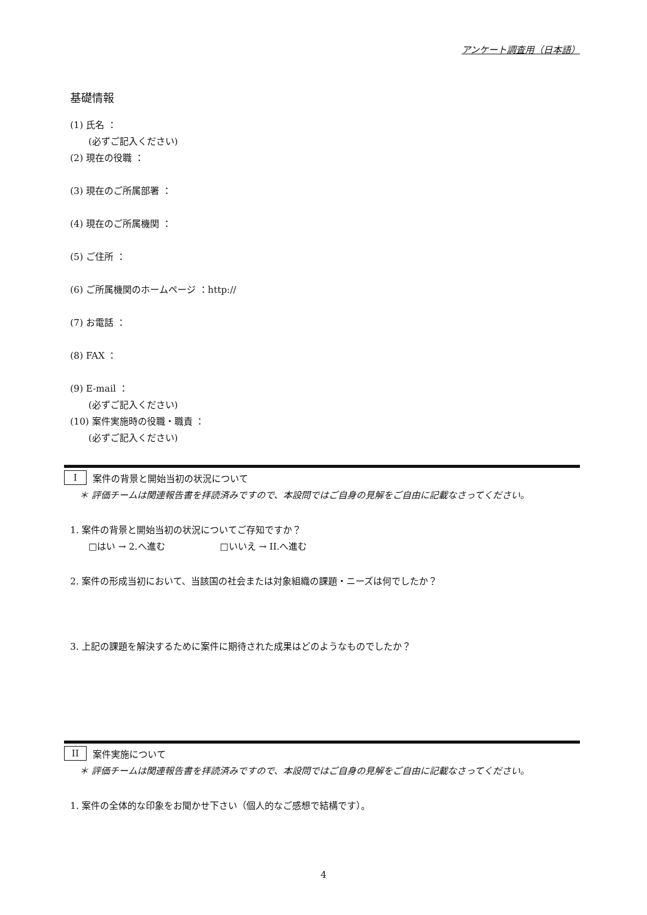アンケート調査用（日本語）
基礎情報
(1) 氏名 ：
(必ずご記入ください)
(2) 現在の役職 ：
(3) 現在のご所属部署 ：
(4) 現在のご所属機関 ：
(5) ご住所 ：
(6) ご所属機関のホームページ ：http://
(7) お電話 ：
(8) FAX ：
(9) E-mail ：
(必ずご記入ください)
(10) 案件実施時の役職・職責 ：
(必ずご記入ください)
I案件の背景と開始当初の状況について
＊ 評価チームは関連報告書を拝読済みですので、本設問ではご自身の見解をご自由に記載なさってください。
1. 案件の背景と開始当初の状況についてご存知ですか？
□はい → 2.へ進む　　　　　　□いいえ → II.へ進む
2. 案件の形成当初において、当該国の社会または対象組織の課題・ニーズは何でしたか？
3. 上記の課題を解決するために案件に期待された成果はどのようなものでしたか？
II 案件実施について
＊ 評価チームは関連報告書を拝読済みですので、本設問ではご自身の見解をご自由に記載なさってください。
1. 案件の全体的な印象をお聞かせ下さい（個人的なご感想で結構です）。
4